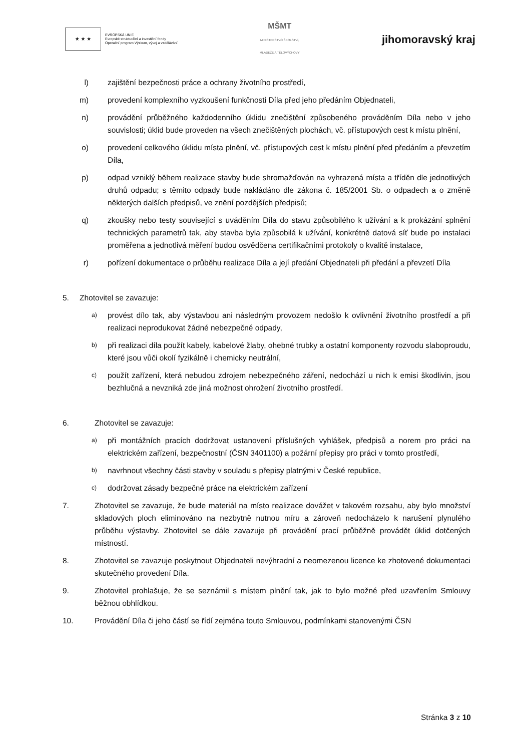★ ★ ★
EVROPSKÁ UNIE
Evropské strukturální a investiční fondy
Operační program Výzkum, vývoj a vzdělávání
MŠMT
MINISTERSTVO ŠKOLSTVÍ,
MLÁDEŽE A TĚLOVÝCHOVY
jihomoravský kraj
l) zajištění bezpečnosti práce a ochrany životního prostředí,
m) provedení komplexního vyzkoušení funkčnosti Díla před jeho předáním Objednateli,
n) provádění průběžného každodenního úklidu znečištění způsobeného prováděním Díla nebo v jeho souvislosti; úklid bude proveden na všech znečištěných plochách, vč. přístupových cest k místu plnění,
o) provedení celkového úklidu místa plnění, vč. přístupových cest k místu plnění před předáním a převzetím Díla,
p) odpad vzniklý během realizace stavby bude shromažďován na vyhrazená místa a tříděn dle jednotlivých druhů odpadu; s těmito odpady bude nakládáno dle zákona č. 185/2001 Sb. o odpadech a o změně některých dalších předpisů, ve znění pozdějších předpisů;
q) zkoušky nebo testy související s uváděním Díla do stavu způsobilého k užívání a k prokázání splnění technických parametrů tak, aby stavba byla způsobilá k užívání, konkrétně datová síť bude po instalaci proměřena a jednotlivá měření budou osvědčena certifikačními protokoly o kvalitě instalace,
r) pořízení dokumentace o průběhu realizace Díla a její předání Objednateli při předání a převzetí Díla
5. Zhotovitel se zavazuje:
a)
provést dílo tak, aby výstavbou ani následným provozem nedošlo k ovlivnění životního prostředí a při realizaci neprodukovat žádné nebezpečné odpady,
b)
při realizaci díla použít kabely, kabelové žlaby, ohebné trubky a ostatní komponenty rozvodu slaboproudu, které jsou vůči okolí fyzikálně i chemicky neutrální,
c)
použít zařízení, která nebudou zdrojem nebezpečného záření, nedochází u nich k emisi škodlivin, jsou bezhlučná a nevzniká zde jiná možnost ohrožení životního prostředí.
6. Zhotovitel se zavazuje:
a)
při montážních pracích dodržovat ustanovení příslušných vyhlášek, předpisů a norem pro práci na elektrickém zařízení, bezpečnostní (ČSN 3401100) a požární přepisy pro práci v tomto prostředí,
b)
navrhnout všechny části stavby v souladu s přepisy platnými v České republice,
c)
dodržovat zásady bezpečné práce na elektrickém zařízení
7. Zhotovitel se zavazuje, že bude materiál na místo realizace dovážet v takovém rozsahu, aby bylo množství skladových ploch eliminováno na nezbytně nutnou míru a zároveň nedocházelo k narušení plynulého průběhu výstavby. Zhotovitel se dále zavazuje při provádění prací průběžně provádět úklid dotčených místností.
8. Zhotovitel se zavazuje poskytnout Objednateli nevýhradní a neomezenou licence ke zhotovené dokumentaci skutečného provedení Díla.
9. Zhotovitel prohlašuje, že se seznámil s místem plnění tak, jak to bylo možné před uzavřením Smlouvy běžnou obhlídkou.
10. Provádění Díla či jeho částí se řídí zejména touto Smlouvou, podmínkami stanovenými ČSN
Stránka 3 z 10